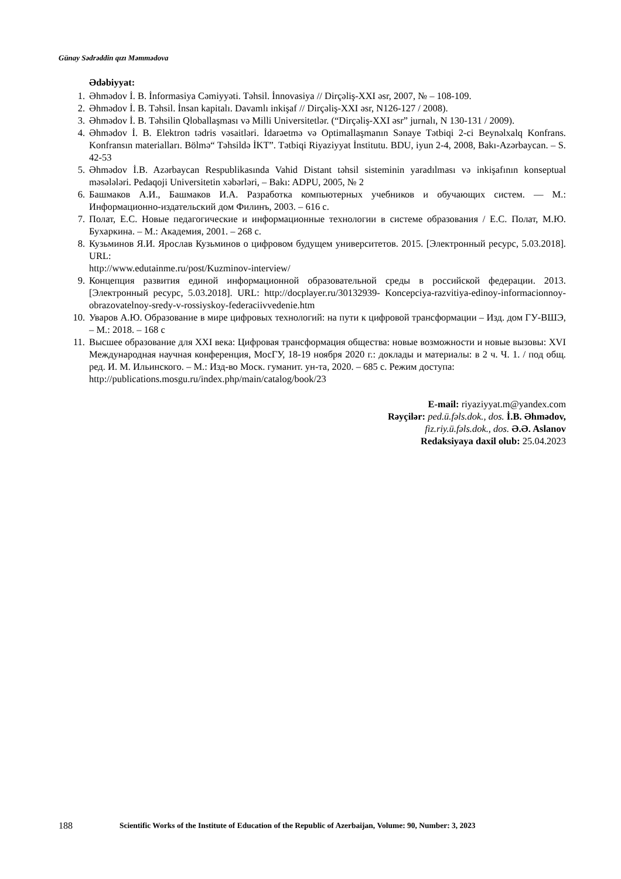Günay Sədrəddin qızı Məmmədova
Ədəbiyyat:
1. Əhmədov İ. B. İnformasiya Cəmiyyəti. Təhsil. İnnovasiya // Dirçəliş-XXI əsr, 2007, № – 108-109.
2. Əhmədov İ. B. Təhsil. İnsan kapitalı. Davamlı inkişaf // Dirçəliş-XXI əsr, N126-127 / 2008).
3. Əhmədov İ. B. Təhsilin Qloballaşması və Milli Universitetlər. (“Dirçəliş-XXI əsr” jurnalı, N 130-131 / 2009).
4. Əhmədov İ. B. Elektron tədris vəsaitləri. İdarəetmə və Optimallaşmanın Sənaye Tətbiqi 2-ci Beynəlxalq Konfrans. Konfransın materialları. Bölmə“ Təhsildə İKT”. Tətbiqi Riyaziyyat İnstitutu. BDU, iyun 2-4, 2008, Bakı-Azərbaycan. – S. 42-53
5. Əhmədov İ.B. Azərbaycan Respublikasında Vahid Distant təhsil sisteminin yaradılması və inkişafının konseptual məsələləri. Pedaqoji Universitetin xəbərləri, – Bakı: ADPU, 2005, № 2
6. Башмаков А.И., Башмаков И.А. Разработка компьютерных учебников и обучающих систем. — М.: Информационно-издательский дом Филинъ, 2003. – 616 с.
7. Полат, Е.С. Новые педагогические и информационные технологии в системе образования / Е.С. Полат, М.Ю. Бухаркина. – М.: Академия, 2001. – 268 с.
8. Кузьминов Я.И. Ярослав Кузьминов о цифровом будущем университетов. 2015. [Электронный ресурс, 5.03.2018]. URL:
http://www.edutainme.ru/post/Kuzminov-interview/
9. Концепция развития единой информационной образовательной среды в российской федерации. 2013. [Электронный ресурс, 5.03.2018]. URL: http://docplayer.ru/30132939- Koncepciya-razvitiya-edinoy-informacionnoy-obrazovatelnoy-sredy-v-rossiyskoy-federaciivvedenie.htm
10. Уваров А.Ю. Образование в мире цифровых технологий: на пути к цифровой трансформации – Изд. дом ГУ-ВШЭ, – М.: 2018. – 168 с
11. Высшее образование для XXI века: Цифровая трансформация общества: новые возможности и новые вызовы: XVI Международная научная конференция, МосГУ, 18-19 ноября 2020 г.: доклады и материалы: в 2 ч. Ч. 1. / под общ. ред. И. М. Ильинского. – М.: Изд-во Моск. гуманит. ун-та, 2020. – 685 с. Режим доступа:
http://publications.mosgu.ru/index.php/main/catalog/book/23
E-mail: riyaziyyat.m@yandex.com
Rəyçilər: ped.ü.fəls.dok., dos. İ.B. Əhmədov,
fiz.riy.ü.fəls.dok., dos. Ə.Ə. Aslanov
Redaksiyaya daxil olub: 25.04.2023
188 Scientific Works of the Institute of Education of the Republic of Azerbaijan, Volume: 90, Number: 3, 2023